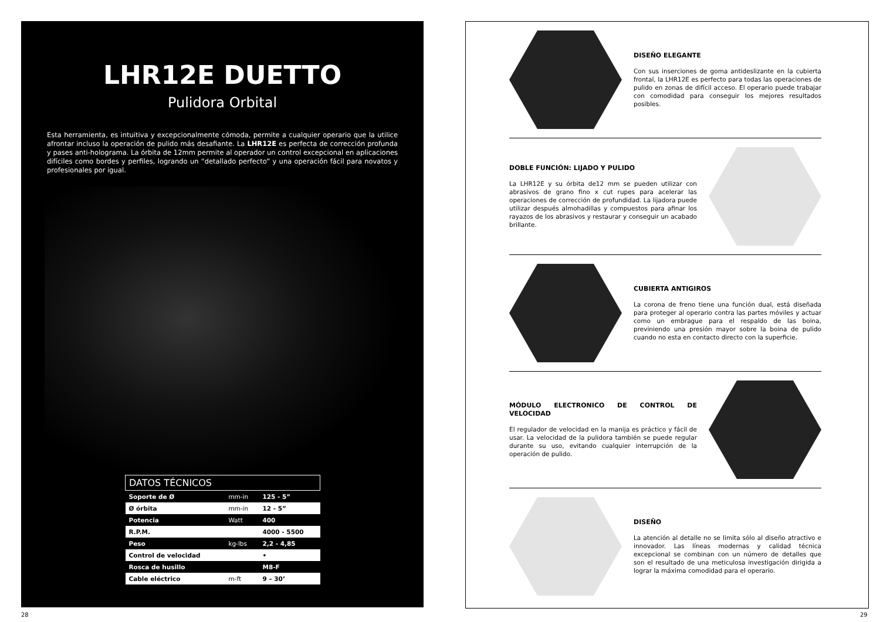LHR12E DUETTO
Pulidora Orbital
Esta herramienta, es intuitiva y excepcionalmente cómoda, permite a cualquier operario que la utilice afrontar incluso la operación de pulido más desafiante. La LHR12E es perfecta de corrección profunda y pases anti-holograma. La órbita de 12mm permite al operador un control excepcional en aplicaciones difíciles como bordes y perfiles, logrando un “detallado perfecto” y una operación fácil para novatos y profesionales por igual.
| DATOS TÉCNICOS | | |
| --- | --- | --- |
| Soporte de Ø | mm-in | 125 - 5” |
| Ø órbita | mm-in | 12 - 5” |
| Potencia | Watt | 400 |
| R.P.M. | | 4000 - 5500 |
| Peso | kg-lbs | 2,2 - 4,85 |
| Control de velocidad | | • |
| Rosca de husillo | | M8-F |
| Cable eléctrico | m-ft | 9 – 30’ |
DISEÑO ELEGANTE
Con sus inserciones de goma antideslizante en la cubierta frontal, la LHR12E es perfecto para todas las operaciones de pulido en zonas de difícil acceso. El operario puede trabajar con comodidad para conseguir los mejores resultados posibles.
DOBLE FUNCIÓN: LIJADO Y PULIDO
La LHR12E y su órbita de12 mm se pueden utilizar con abrasivos de grano fino x cut rupes para acelerar las operaciones de corrección de profundidad. La lijadora puede utilizar después almohadillas y compuestos para afinar los rayazos de los abrasivos y restaurar y conseguir un acabado brillante.
CUBIERTA ANTIGIROS
La corona de freno tiene una función dual, está diseñada para proteger al operario contra las partes móviles y actuar como un embrague para el respaldo de las boina, previniendo una presión mayor sobre la boina de pulido cuando no esta en contacto directo con la superficie.
MÓDULO ELECTRONICO DE CONTROL DE VELOCIDAD
El regulador de velocidad en la manija es práctico y fácil de usar. La velocidad de la pulidora también se puede regular durante su uso, evitando cualquier interrupción de la operación de pulido.
DISEÑO
La atención al detalle no se limita sólo al diseño atractivo e innovador. Las líneas modernas y calidad técnica excepcional se combinan con un número de detalles que son el resultado de una meticulosa investigación dirigida a lograr la máxima comodidad para el operario.
28 29